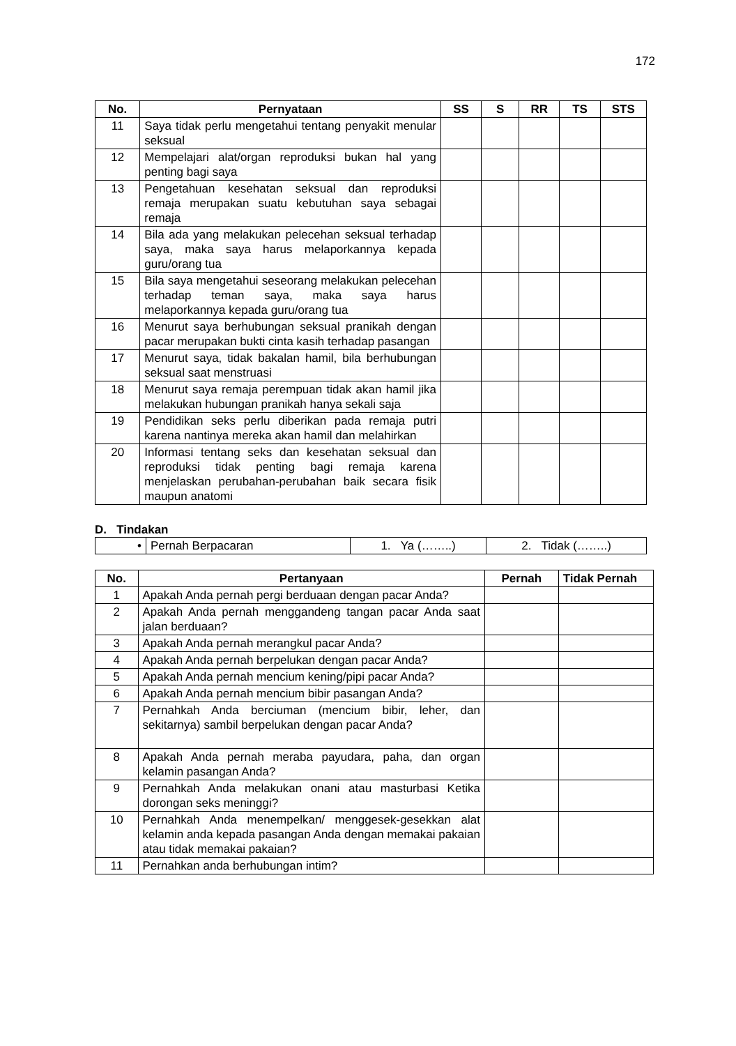172
| No. | Pernyataan | SS | S | RR | TS | STS |
| --- | --- | --- | --- | --- | --- | --- |
| 11 | Saya tidak perlu mengetahui tentang penyakit menular seksual | | | | | |
| 12 | Mempelajari alat/organ reproduksi bukan hal yang penting bagi saya | | | | | |
| 13 | Pengetahuan kesehatan seksual dan reproduksi remaja merupakan suatu kebutuhan saya sebagai remaja | | | | | |
| 14 | Bila ada yang melakukan pelecehan seksual terhadap saya, maka saya harus melaporkannya kepada guru/orang tua | | | | | |
| 15 | Bila saya mengetahui seseorang melakukan pelecehan terhadap teman saya, maka saya harus melaporkannya kepada guru/orang tua | | | | | |
| 16 | Menurut saya berhubungan seksual pranikah dengan pacar merupakan bukti cinta kasih terhadap pasangan | | | | | |
| 17 | Menurut saya, tidak bakalan hamil, bila berhubungan seksual saat menstruasi | | | | | |
| 18 | Menurut saya remaja perempuan tidak akan hamil jika melakukan hubungan pranikah hanya sekali saja | | | | | |
| 19 | Pendidikan seks perlu diberikan pada remaja putri karena nantinya mereka akan hamil dan melahirkan | | | | | |
| 20 | Informasi tentang seks dan kesehatan seksual dan reproduksi tidak penting bagi remaja karena menjelaskan perubahan-perubahan baik secara fisik maupun anatomi | | | | | |
D. Tindakan
| • | Pernah Berpacaran | 1. Ya (……..) | 2. Tidak (……..) |
| No. | Pertanyaan | Pernah | Tidak Pernah |
| --- | --- | --- | --- |
| 1 | Apakah Anda pernah pergi berduaan dengan pacar Anda? | | |
| 2 | Apakah Anda pernah menggandeng tangan pacar Anda saat jalan berduaan? | | |
| 3 | Apakah Anda pernah merangkul pacar Anda? | | |
| 4 | Apakah Anda pernah berpelukan dengan pacar Anda? | | |
| 5 | Apakah Anda pernah mencium kening/pipi pacar Anda? | | |
| 6 | Apakah Anda pernah mencium bibir pasangan Anda? | | |
| 7 | Pernahkah Anda berciuman (mencium bibir, leher, dan sekitarnya) sambil berpelukan dengan pacar Anda? | | |
| 8 | Apakah Anda pernah meraba payudara, paha, dan organ kelamin pasangan Anda? | | |
| 9 | Pernahkah Anda melakukan onani atau masturbasi Ketika dorongan seks meninggi? | | |
| 10 | Pernahkah Anda menempelkan/ menggesek-gesekkan alat kelamin anda kepada pasangan Anda dengan memakai pakaian atau tidak memakai pakaian? | | |
| 11 | Pernahkan anda berhubungan intim? | | |